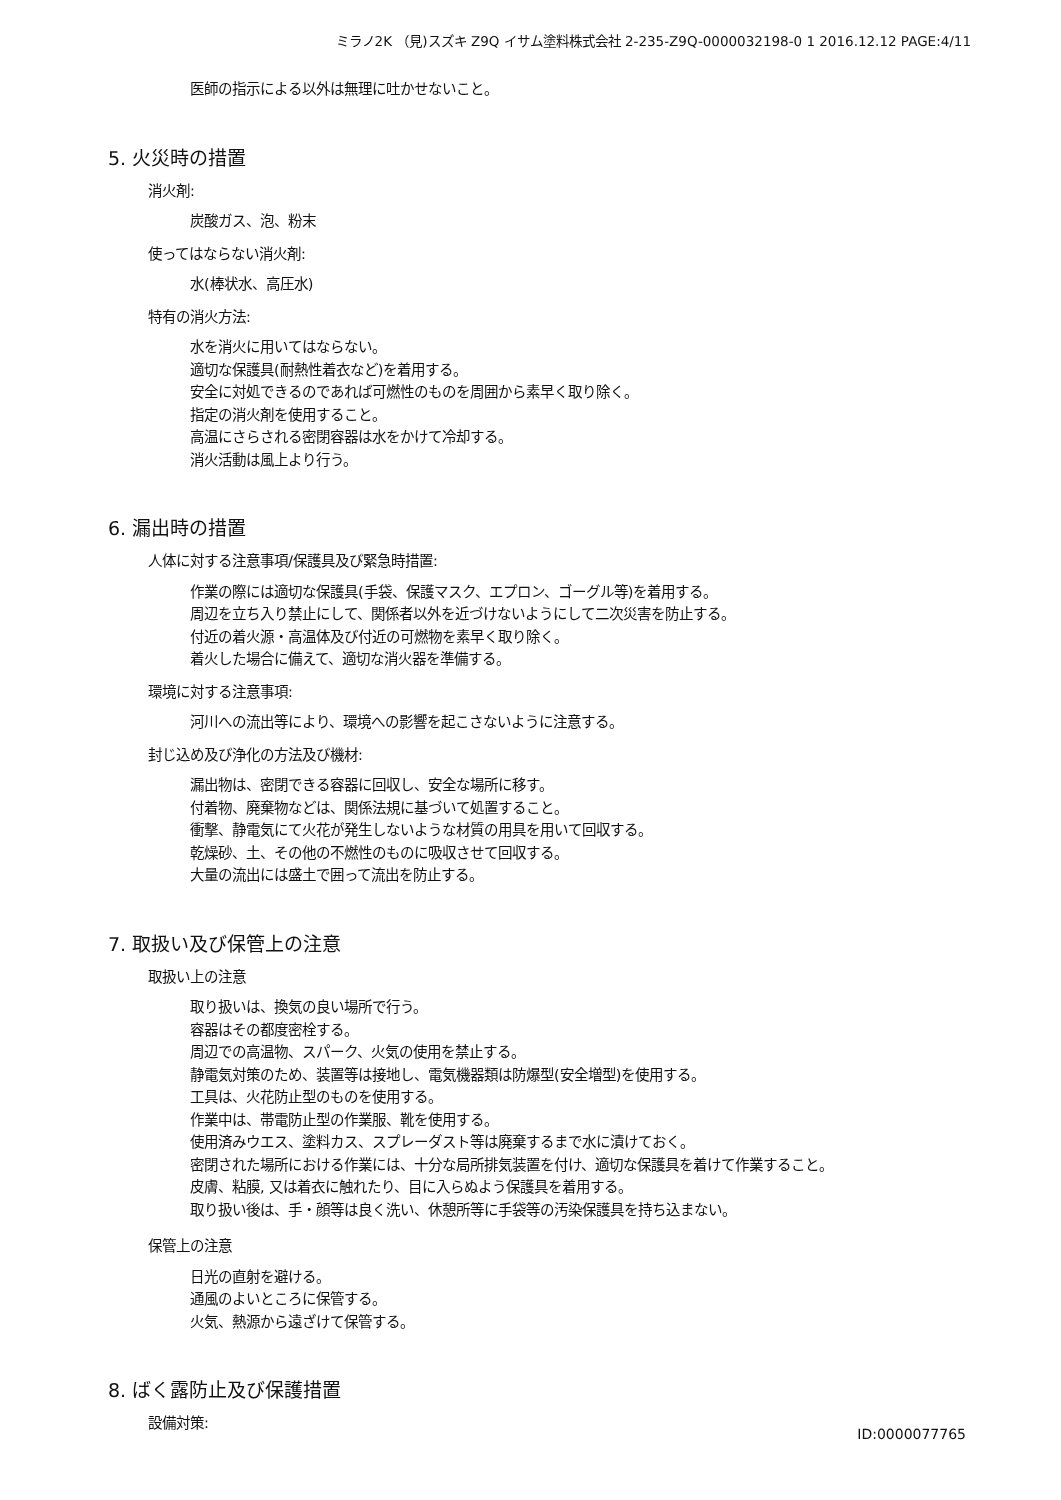ミラノ2K （見)スズキ Z9Q イサム塗料株式会社 2-235-Z9Q-0000032198-0 1 2016.12.12 PAGE:4/11
医師の指示による以外は無理に吐かせないこと。
5. 火災時の措置
消火剤:
炭酸ガス、泡、粉末
使ってはならない消火剤:
水(棒状水、高圧水)
特有の消火方法:
水を消火に用いてはならない。
適切な保護具(耐熱性着衣など)を着用する。
安全に対処できるのであれば可燃性のものを周囲から素早く取り除く。
指定の消火剤を使用すること。
高温にさらされる密閉容器は水をかけて冷却する。
消火活動は風上より行う。
6. 漏出時の措置
人体に対する注意事項/保護具及び緊急時措置:
作業の際には適切な保護具(手袋、保護マスク、エプロン、ゴーグル等)を着用する。
周辺を立ち入り禁止にして、関係者以外を近づけないようにして二次災害を防止する。
付近の着火源・高温体及び付近の可燃物を素早く取り除く。
着火した場合に備えて、適切な消火器を準備する。
環境に対する注意事項:
河川への流出等により、環境への影響を起こさないように注意する。
封じ込め及び浄化の方法及び機材:
漏出物は、密閉できる容器に回収し、安全な場所に移す。
付着物、廃棄物などは、関係法規に基づいて処置すること。
衝撃、静電気にて火花が発生しないような材質の用具を用いて回収する。
乾燥砂、土、その他の不燃性のものに吸収させて回収する。
大量の流出には盛土で囲って流出を防止する。
7. 取扱い及び保管上の注意
取扱い上の注意
取り扱いは、換気の良い場所で行う。
容器はその都度密栓する。
周辺での高温物、スパーク、火気の使用を禁止する。
静電気対策のため、装置等は接地し、電気機器類は防爆型(安全増型)を使用する。
工具は、火花防止型のものを使用する。
作業中は、帯電防止型の作業服、靴を使用する。
使用済みウエス、塗料カス、スプレーダスト等は廃棄するまで水に漬けておく。
密閉された場所における作業には、十分な局所排気装置を付け、適切な保護具を着けて作業すること。
皮膚、粘膜, 又は着衣に触れたり、目に入らぬよう保護具を着用する。
取り扱い後は、手・顔等は良く洗い、休憩所等に手袋等の汚染保護具を持ち込まない。
保管上の注意
日光の直射を避ける。
通風のよいところに保管する。
火気、熱源から遠ざけて保管する。
8. ばく露防止及び保護措置
設備対策:
ID:0000077765